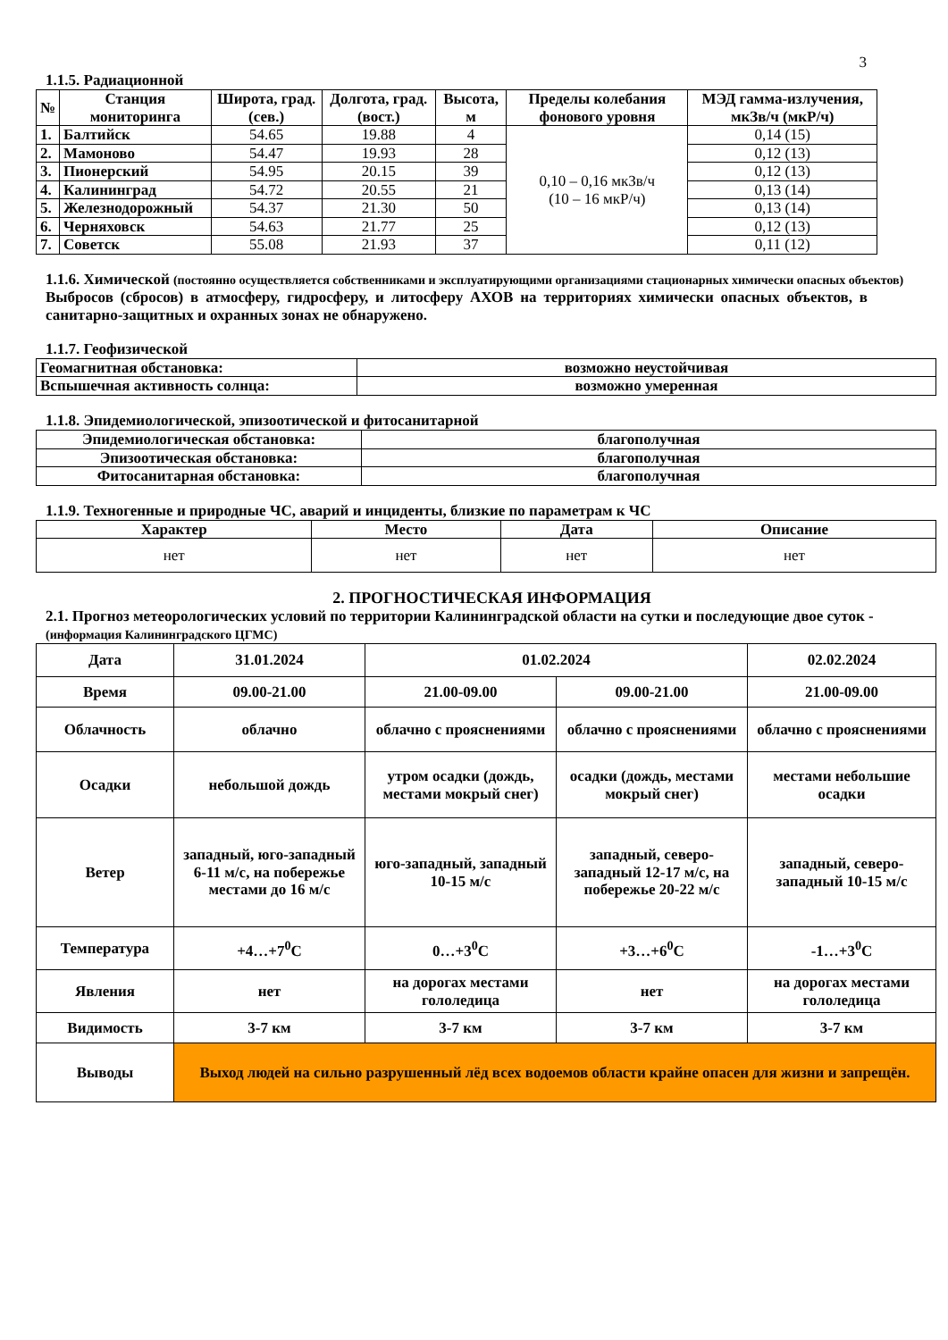3
1.1.5. Радиационной
| № | Станция мониторинга | Широта, град. (сев.) | Долгота, град. (вост.) | Высота, м | Пределы колебания фонового уровня | МЭД гамма-излучения, мкЗв/ч (мкР/ч) |
| --- | --- | --- | --- | --- | --- | --- |
| 1. | Балтийск | 54.65 | 19.88 | 4 | 0,10 – 0,16 мкЗв/ч (10 – 16 мкР/ч) | 0,14 (15) |
| 2. | Мамоново | 54.47 | 19.93 | 28 | | 0,12 (13) |
| 3. | Пионерский | 54.95 | 20.15 | 39 | | 0,12 (13) |
| 4. | Калининград | 54.72 | 20.55 | 21 | | 0,13 (14) |
| 5. | Железнодорожный | 54.37 | 21.30 | 50 | | 0,13 (14) |
| 6. | Черняховск | 54.63 | 21.77 | 25 | | 0,12 (13) |
| 7. | Советск | 55.08 | 21.93 | 37 | | 0,11 (12) |
1.1.6. Химической (постоянно осуществляется собственниками и эксплуатирующими организациями стационарных химически опасных объектов)
Выбросов (сбросов) в атмосферу, гидросферу, и литосферу АХОВ на территориях химически опасных объектов, в санитарно-защитных и охранных зонах не обнаружено.
1.1.7. Геофизической
| Геомагнитная обстановка: | возможно неустойчивая |
| Вспышечная активность солнца: | возможно умеренная |
1.1.8. Эпидемиологической, эпизоотической и фитосанитарной
| Эпидемиологическая обстановка: | благополучная |
| Эпизоотическая обстановка: | благополучная |
| Фитосанитарная обстановка: | благополучная |
1.1.9. Техногенные и природные ЧС, аварий и инциденты, близкие по параметрам к ЧС
| Характер | Место | Дата | Описание |
| --- | --- | --- | --- |
| нет | нет | нет | нет |
2. ПРОГНОСТИЧЕСКАЯ ИНФОРМАЦИЯ
2.1. Прогноз метеорологических условий по территории Калининградской области на сутки и последующие двое суток - (информация Калининградского ЦГМС)
| Дата | 31.01.2024 | 01.02.2024 | | 02.02.2024 |
| Время | 09.00-21.00 | 21.00-09.00 | 09.00-21.00 | 21.00-09.00 |
| Облачность | облачно | облачно с прояснениями | облачно с прояснениями | облачно с прояснениями |
| Осадки | небольшой дождь | утром осадки (дождь, местами мокрый снег) | осадки (дождь, местами мокрый снег) | местами небольшие осадки |
| Ветер | западный, юго-западный 6-11 м/с, на побережье местами до 16 м/с | юго-западный, западный 10-15 м/с | западный, северо-западный 12-17 м/с, на побережье 20-22 м/с | западный, северо-западный 10-15 м/с |
| Температура | +4…+7<sup>0</sup>С | 0…+3<sup>0</sup>С | +3…+6<sup>0</sup>С | -1…+3<sup>0</sup>С |
| Явления | нет | на дорогах местами гололедица | нет | на дорогах местами гололедица |
| Видимость | 3-7 км | 3-7 км | 3-7 км | 3-7 км |
| Выводы | Выход людей на сильно разрушенный лёд всех водоемов области крайне опасен для жизни и запрещён. | | | |